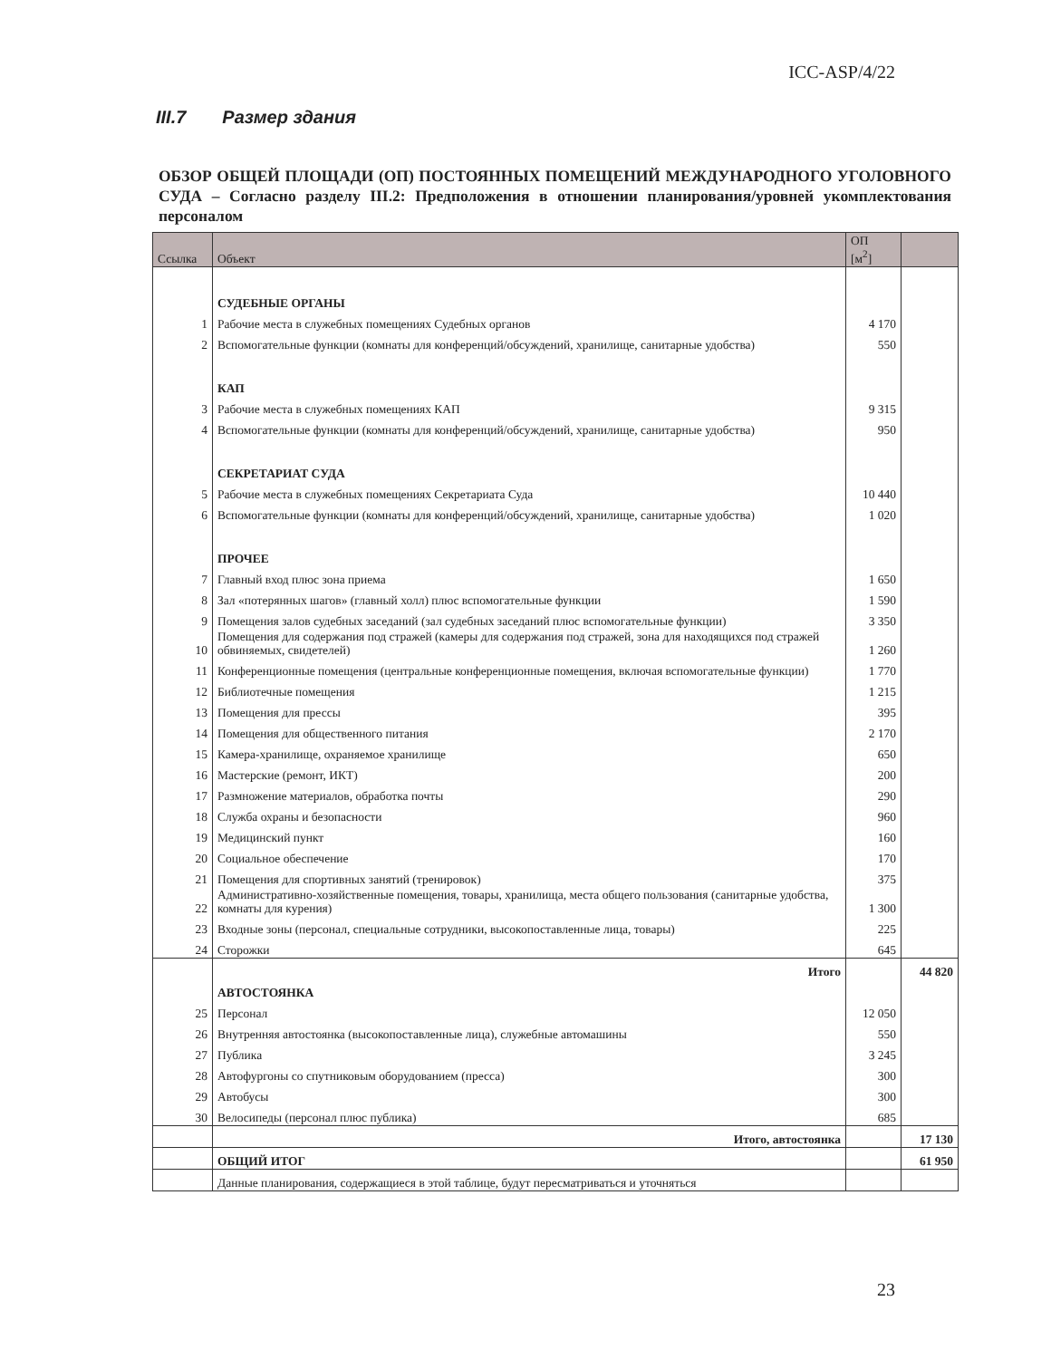ICC-ASP/4/22
III.7 Размер здания
ОБЗОР ОБЩЕЙ ПЛОЩАДИ (ОП) ПОСТОЯННЫХ ПОМЕЩЕНИЙ МЕЖДУНАРОДНОГО УГОЛОВНОГО СУДА – Согласно разделу III.2: Предположения в отношении планирования/уровней укомплектования персоналом
| Ссылка | Объект | ОП [м<sup>2</sup>] | |
| --- | --- | --- | --- |
| | СУДЕБНЫЕ ОРГАНЫ | | |
| 1 | Рабочие места в служебных помещениях Судебных органов | 4 170 | |
| 2 | Вспомогательные функции (комнаты для конференций/обсуждений, хранилище, санитарные удобства) | 550 | |
| | КАП | | |
| 3 | Рабочие места в служебных помещениях КАП | 9 315 | |
| 4 | Вспомогательные функции (комнаты для конференций/обсуждений, хранилище, санитарные удобства) | 950 | |
| | СЕКРЕТАРИАТ СУДА | | |
| 5 | Рабочие места в служебных помещениях Секретариата Суда | 10 440 | |
| 6 | Вспомогательные функции (комнаты для конференций/обсуждений, хранилище, санитарные удобства) | 1 020 | |
| | ПРОЧЕЕ | | |
| 7 | Главный вход плюс зона приема | 1 650 | |
| 8 | Зал «потерянных шагов» (главный холл) плюс вспомогательные функции | 1 590 | |
| 9 | Помещения залов судебных заседаний (зал судебных заседаний плюс вспомогательные функции) | 3 350 | |
| 10 | Помещения для содержания под стражей (камеры для содержания под стражей, зона для находящихся под стражей обвиняемых, свидетелей) | 1 260 | |
| 11 | Конференционные помещения (центральные конференционные помещения, включая вспомогательные функции) | 1 770 | |
| 12 | Библиотечные помещения | 1 215 | |
| 13 | Помещения для прессы | 395 | |
| 14 | Помещения для общественного питания | 2 170 | |
| 15 | Камера-хранилище, охраняемое хранилище | 650 | |
| 16 | Мастерские (ремонт, ИКТ) | 200 | |
| 17 | Размножение материалов, обработка почты | 290 | |
| 18 | Служба охраны и безопасности | 960 | |
| 19 | Медицинский пункт | 160 | |
| 20 | Социальное обеспечение | 170 | |
| 21 | Помещения для спортивных занятий (тренировок) | 375 | |
| 22 | Административно-хозяйственные помещения, товары, хранилища, места общего пользования (санитарные удобства, комнаты для курения) | 1 300 | |
| 23 | Входные зоны (персонал, специальные сотрудники, высокопоставленные лица, товары) | 225 | |
| 24 | Сторожки | 645 | |
| | Итого | | 44 820 |
| | АВТОСТОЯНКА | | |
| 25 | Персонал | 12 050 | |
| 26 | Внутренняя автостоянка (высокопоставленные лица), служебные автомашины | 550 | |
| 27 | Публика | 3 245 | |
| 28 | Автофургоны со спутниковым оборудованием (пресса) | 300 | |
| 29 | Автобусы | 300 | |
| 30 | Велосипеды (персонал плюс публика) | 685 | |
| | Итого, автостоянка | | 17 130 |
| | ОБЩИЙ ИТОГ | | 61 950 |
| | Данные планирования, содержащиеся в этой таблице, будут пересматриваться и уточняться | | |
23